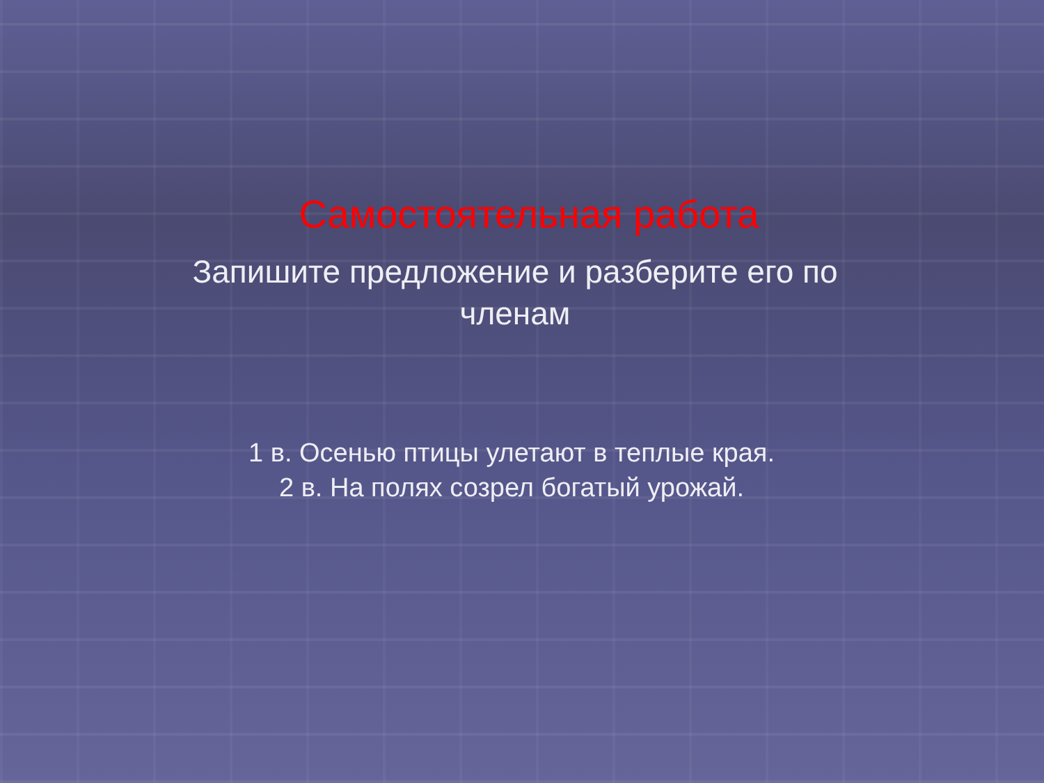Самостоятельная работа
Запишите предложение и разберите его по членам
1 в. Осенью птицы улетают в теплые края.
2 в. На полях созрел богатый урожай.